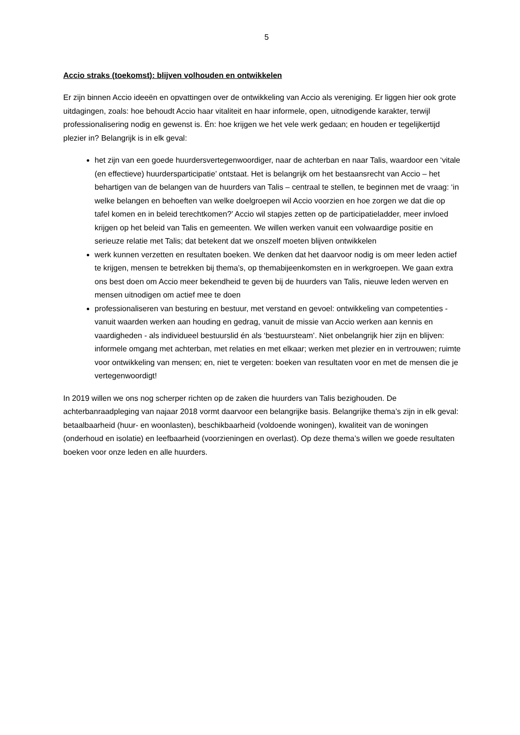5
Accio straks (toekomst): blijven volhouden en ontwikkelen
Er zijn binnen Accio ideeën en opvattingen over de ontwikkeling van Accio als vereniging. Er liggen hier ook grote uitdagingen, zoals: hoe behoudt Accio haar vitaliteit en haar informele, open, uitnodigende karakter, terwijl professionalisering nodig en gewenst is. Én: hoe krijgen we het vele werk gedaan; en houden er tegelijkertijd plezier in? Belangrijk is in elk geval:
het zijn van een goede huurdersvertegenwoordiger, naar de achterban en naar Talis, waardoor een ‘vitale (en effectieve) huurdersparticipatie’ ontstaat. Het is belangrijk om het bestaansrecht van Accio – het behartigen van de belangen van de huurders van Talis – centraal te stellen, te beginnen met de vraag: ‘in welke belangen en behoeften van welke doelgroepen wil Accio voorzien en hoe zorgen we dat die op tafel komen en in beleid terechtkomen?’ Accio wil stapjes zetten op de participatieladder, meer invloed krijgen op het beleid van Talis en gemeenten. We willen werken vanuit een volwaardige positie en serieuze relatie met Talis; dat betekent dat we onszelf moeten blijven ontwikkelen
werk kunnen verzetten en resultaten boeken. We denken dat het daarvoor nodig is om meer leden actief te krijgen, mensen te betrekken bij thema’s, op themabijeenkomsten en in werkgroepen. We gaan extra ons best doen om Accio meer bekendheid te geven bij de huurders van Talis, nieuwe leden werven en mensen uitnodigen om actief mee te doen
professionaliseren van besturing en bestuur, met verstand en gevoel: ontwikkeling van competenties - vanuit waarden werken aan houding en gedrag, vanuit de missie van Accio werken aan kennis en vaardigheden - als individueel bestuurslid én als ‘bestuursteam’. Niet onbelangrijk hier zijn en blijven: informele omgang met achterban, met relaties en met elkaar; werken met plezier en in vertrouwen; ruimte voor ontwikkeling van mensen; en, niet te vergeten: boeken van resultaten voor en met de mensen die je vertegenwoordigt!
In 2019 willen we ons nog scherper richten op de zaken die huurders van Talis bezighouden. De achterbanraadpleging van najaar 2018 vormt daarvoor een belangrijke basis. Belangrijke thema’s zijn in elk geval: betaalbaarheid (huur- en woonlasten), beschikbaarheid (voldoende woningen), kwaliteit van de woningen (onderhoud en isolatie) en leefbaarheid (voorzieningen en overlast). Op deze thema’s willen we goede resultaten boeken voor onze leden en alle huurders.